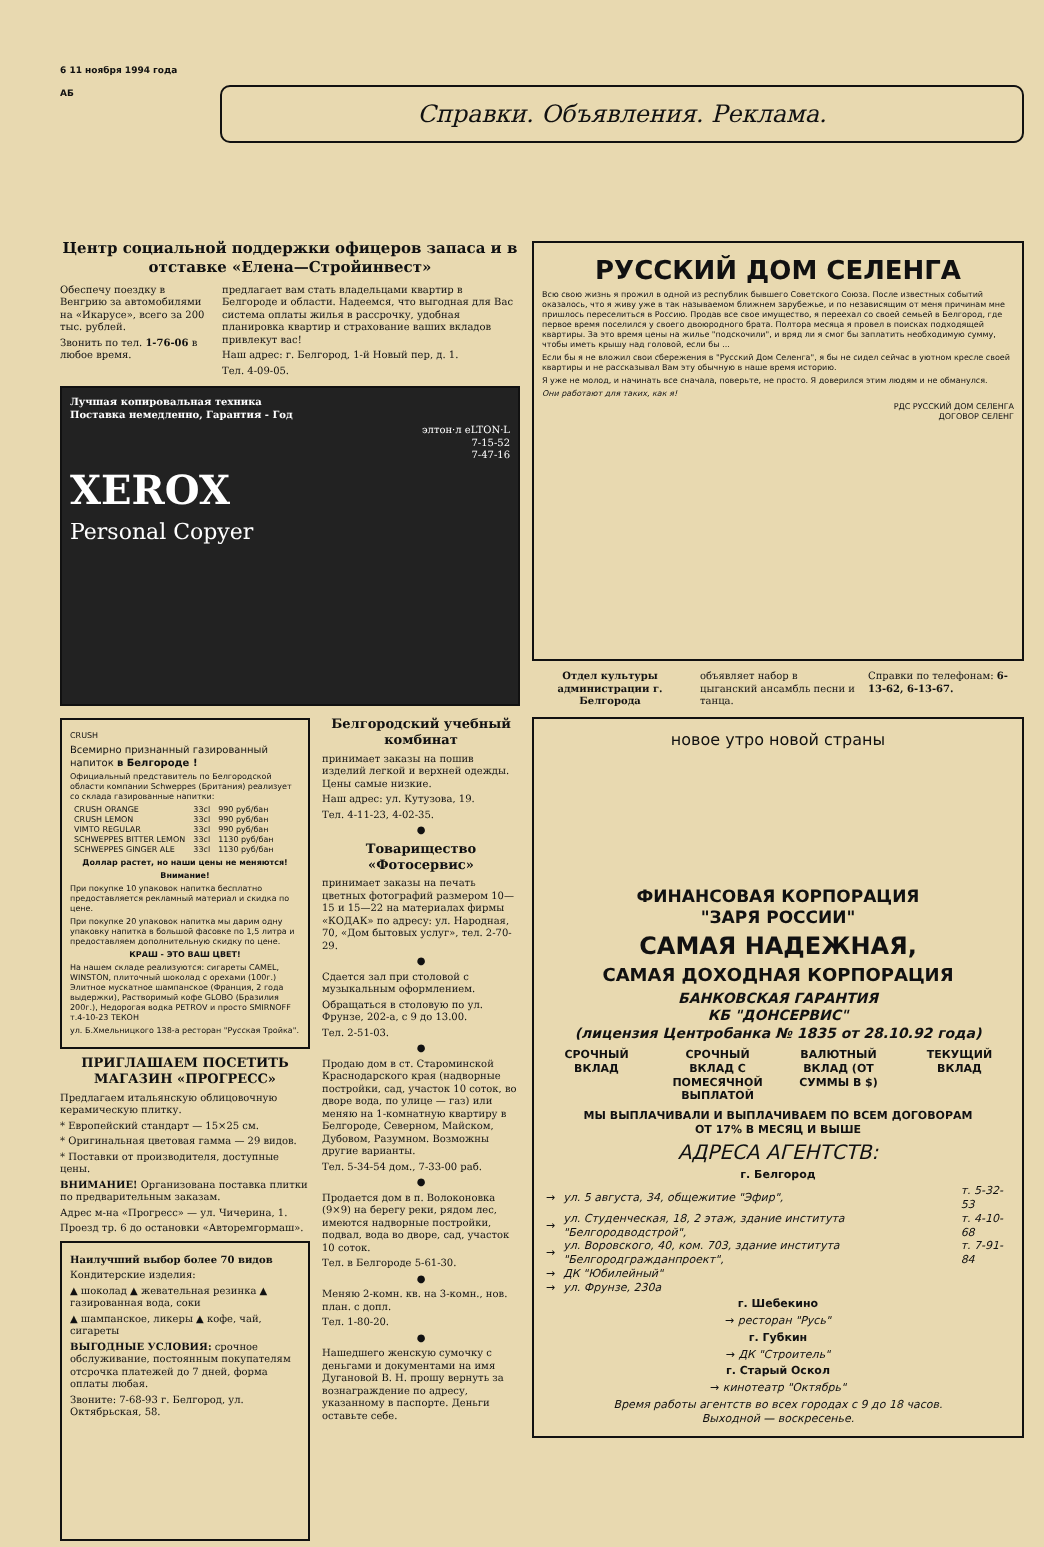6 11 ноября 1994 года
АБ
Справки. Объявления. Реклама.
Центр социальной поддержки офицеров запаса и в отставке «Елена—Стройинвест»
Обеспечу поездку в Венгрию за автомобилями на «Икарусе», всего за 200 тыс. рублей.
Звонить по тел. 1-76-06 в любое время.
предлагает вам стать владельцами квартир в Белгороде и области. Надеемся, что выгодная для Вас система оплаты жилья в рассрочку, удобная планировка квартир и страхование ваших вкладов привлекут вас!
Наш адрес: г. Белгород, 1-й Новый пер, д. 1.
Тел. 4-09-05.
Лучшая копировальная техника
Поставка немедленно, Гарантия - Год
элтон·л eLTON·L
7-15-52
7-47-16
XEROX
Personal Copyer
CRUSH
Всемирно признанный газированный напиток в Белгороде !
Официальный представитель по Белгородской области компании Schweppes (Британия) реализует со склада газированные напитки:
| CRUSH ORANGE | 33cl | 990 руб/бан |
| CRUSH LEMON | 33cl | 990 руб/бан |
| VIMTO REGULAR | 33cl | 990 руб/бан |
| SCHWEPPES BITTER LEMON | 33cl | 1130 руб/бан |
| SCHWEPPES GINGER ALE | 33cl | 1130 руб/бан |
Доллар растет, но наши цены не меняются!
Внимание!
При покупке 10 упаковок напитка бесплатно предоставляется рекламный материал и скидка по цене.
При покупке 20 упаковок напитка мы дарим одну упаковку напитка в большой фасовке по 1,5 литра и предоставляем дополнительную скидку по цене.
КРАШ - ЭТО ВАШ ЦВЕТ!
На нашем складе реализуются: сигареты CAMEL, WINSTON, плиточный шоколад с орехами (100г.) Элитное мускатное шампанское (Франция, 2 года выдержки), Растворимый кофе GLOBO (Бразилия 200г.), Недорогая водка PETROV и просто SMIRNOFF т.4-10-23 ТЕКОН
ул. Б.Хмельницкого 138-а ресторан "Русская Тройка".
ПРИГЛАШАЕМ ПОСЕТИТЬ МАГАЗИН «ПРОГРЕСС»
Предлагаем итальянскую облицовочную керамическую плитку.
* Европейский стандарт — 15×25 см.
* Оригинальная цветовая гамма — 29 видов.
* Поставки от производителя, доступные цены.
ВНИМАНИЕ! Организована поставка плитки по предварительным заказам.
Адрес м-на «Прогресс» — ул. Чичерина, 1.
Проезд тр. 6 до остановки «Авторемгормаш».
Наилучший выбор более 70 видов
Кондитерские изделия:
▲ шоколад ▲ жевательная резинка ▲ газированная вода, соки
▲ шампанское, ликеры ▲ кофе, чай, сигареты
ВЫГОДНЫЕ УСЛОВИЯ: срочное обслуживание, постоянным покупателям отсрочка платежей до 7 дней, форма оплаты любая.
Звоните: 7-68-93 г. Белгород, ул. Октябрьская, 58.
Белгородский учебный комбинат
принимает заказы на пошив изделий легкой и верхней одежды. Цены самые низкие.
Наш адрес: ул. Кутузова, 19.
Тел. 4-11-23, 4-02-35.
●
Товарищество «Фотосервис»
принимает заказы на печать цветных фотографий размером 10—15 и 15—22 на материалах фирмы «КОДАК» по адресу: ул. Народная, 70, «Дом бытовых услуг», тел. 2-70-29.
●
Сдается зал при столовой с музыкальным оформлением.
Обращаться в столовую по ул. Фрунзе, 202-а, с 9 до 13.00.
Тел. 2-51-03.
●
Продаю дом в ст. Староминской Краснодарского края (надворные постройки, сад, участок 10 соток, во дворе вода, по улице — газ) или меняю на 1-комнатную квартиру в Белгороде, Северном, Майском, Дубовом, Разумном. Возможны другие варианты.
Тел. 5-34-54 дом., 7-33-00 раб.
●
Продается дом в п. Волоконовка (9×9) на берегу реки, рядом лес, имеются надворные постройки, подвал, вода во дворе, сад, участок 10 соток.
Тел. в Белгороде 5-61-30.
●
Меняю 2-комн. кв. на 3-комн., нов. план. с допл.
Тел. 1-80-20.
●
Нашедшего женскую сумочку с деньгами и документами на имя Дугановой В. Н. прошу вернуть за вознаграждение по адресу, указанному в паспорте. Деньги оставьте себе.
РУССКИЙ ДОМ СЕЛЕНГА
Всю свою жизнь я прожил в одной из республик бывшего Советского Союза. После известных событий оказалось, что я живу уже в так называемом ближнем зарубежье, и по независящим от меня причинам мне пришлось переселиться в Россию. Продав все свое имущество, я переехал со своей семьей в Белгород, где первое время поселился у своего двоюродного брата. Полтора месяца я провел в поисках подходящей квартиры. За это время цены на жилье "подскочили", и вряд ли я смог бы заплатить необходимую сумму, чтобы иметь крышу над головой, если бы ...
Если бы я не вложил свои сбережения в "Русский Дом Селенга", я бы не сидел сейчас в уютном кресле своей квартиры и не рассказывал Вам эту обычную в наше время историю.
Я уже не молод, и начинать все сначала, поверьте, не просто. Я доверился этим людям и не обманулся.
Они работают для таких, как я!
РДС РУССКИЙ ДОМ СЕЛЕНГА
ДОГОВОР СЕЛЕНГ
Отдел культуры администрации г. Белгорода
объявляет набор в цыганский ансамбль песни и танца.
Справки по телефонам: 6-13-62, 6-13-67.
новое утро новой страны
ФИНАНСОВАЯ КОРПОРАЦИЯ
"ЗАРЯ РОССИИ"
САМАЯ НАДЕЖНАЯ,
САМАЯ ДОХОДНАЯ КОРПОРАЦИЯ
БАНКОВСКАЯ ГАРАНТИЯ
КБ "ДОНСЕРВИС"
(лицензия Центробанка № 1835 от 28.10.92 года)
СРОЧНЫЙ ВКЛАД СРОЧНЫЙ ВКЛАД С ПОМЕСЯЧНОЙ ВЫПЛАТОЙ
ВАЛЮТНЫЙ ВКЛАД (ОТ СУММЫ В $) ТЕКУЩИЙ ВКЛАД
МЫ ВЫПЛАЧИВАЛИ И ВЫПЛАЧИВАЕМ ПО ВСЕМ ДОГОВОРАМ
ОТ 17% В МЕСЯЦ И ВЫШЕ
АДРЕСА АГЕНТСТВ:
г. Белгород
| → | ул. 5 августа, 34, общежитие "Эфир", | т. 5-32-53 |
| → | ул. Студенческая, 18, 2 этаж, здание института "Белгородводстрой", | т. 4-10-68 |
| → | ул. Воровского, 40, ком. 703, здание института "Белгородгражданпроект", | т. 7-91-84 |
| → | ДК "Юбилейный" | |
| → | ул. Фрунзе, 230а | |
г. Шебекино
→ ресторан "Русь"
г. Губкин
→ ДК "Строитель"
г. Старый Оскол
→ кинотеатр "Октябрь"
Время работы агентств во всех городах с 9 до 18 часов.
Выходной — воскресенье.